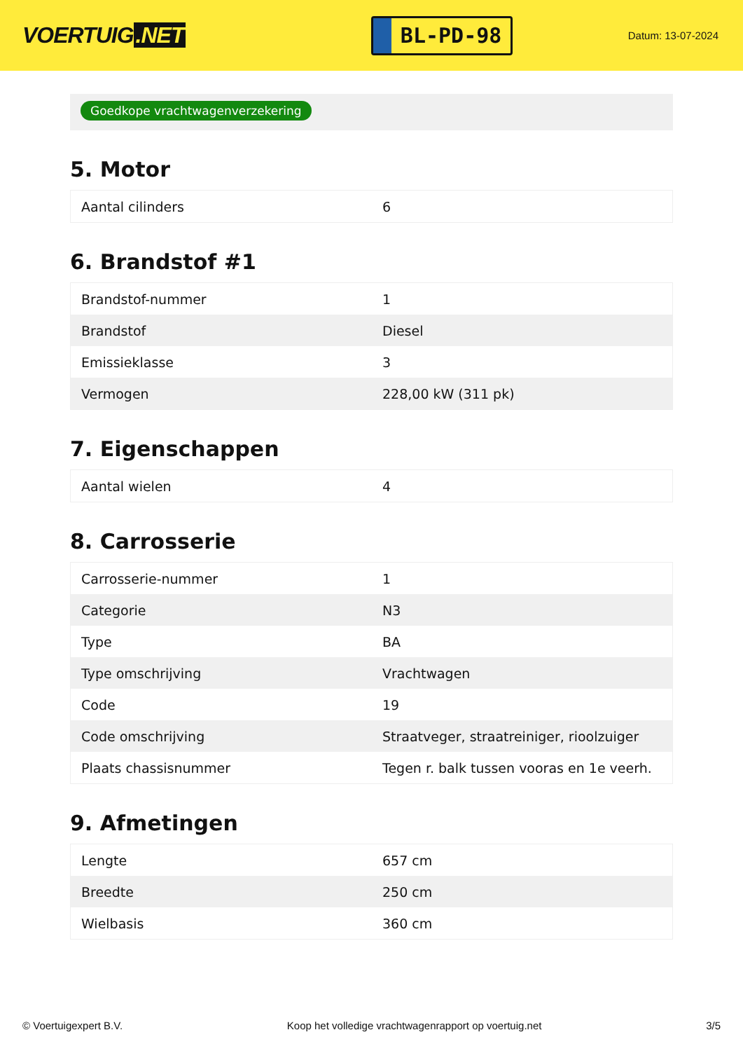VOERTUIG.NET
BL-PD-98
Datum: 13-07-2024
Goedkope vrachtwagenverzekering
5. Motor
| Aantal cilinders | 6 |
6. Brandstof #1
| Brandstof-nummer | 1 |
| Brandstof | Diesel |
| Emissieklasse | 3 |
| Vermogen | 228,00 kW (311 pk) |
7. Eigenschappen
| Aantal wielen | 4 |
8. Carrosserie
| Carrosserie-nummer | 1 |
| Categorie | N3 |
| Type | BA |
| Type omschrijving | Vrachtwagen |
| Code | 19 |
| Code omschrijving | Straatveger, straatreiniger, rioolzuiger |
| Plaats chassisnummer | Tegen r. balk tussen vooras en 1e veerh. |
9. Afmetingen
| Lengte | 657 cm |
| Breedte | 250 cm |
| Wielbasis | 360 cm |
© Voertuigexpert B.V. Koop het volledige vrachtwagenrapport op voertuig.net 3/5